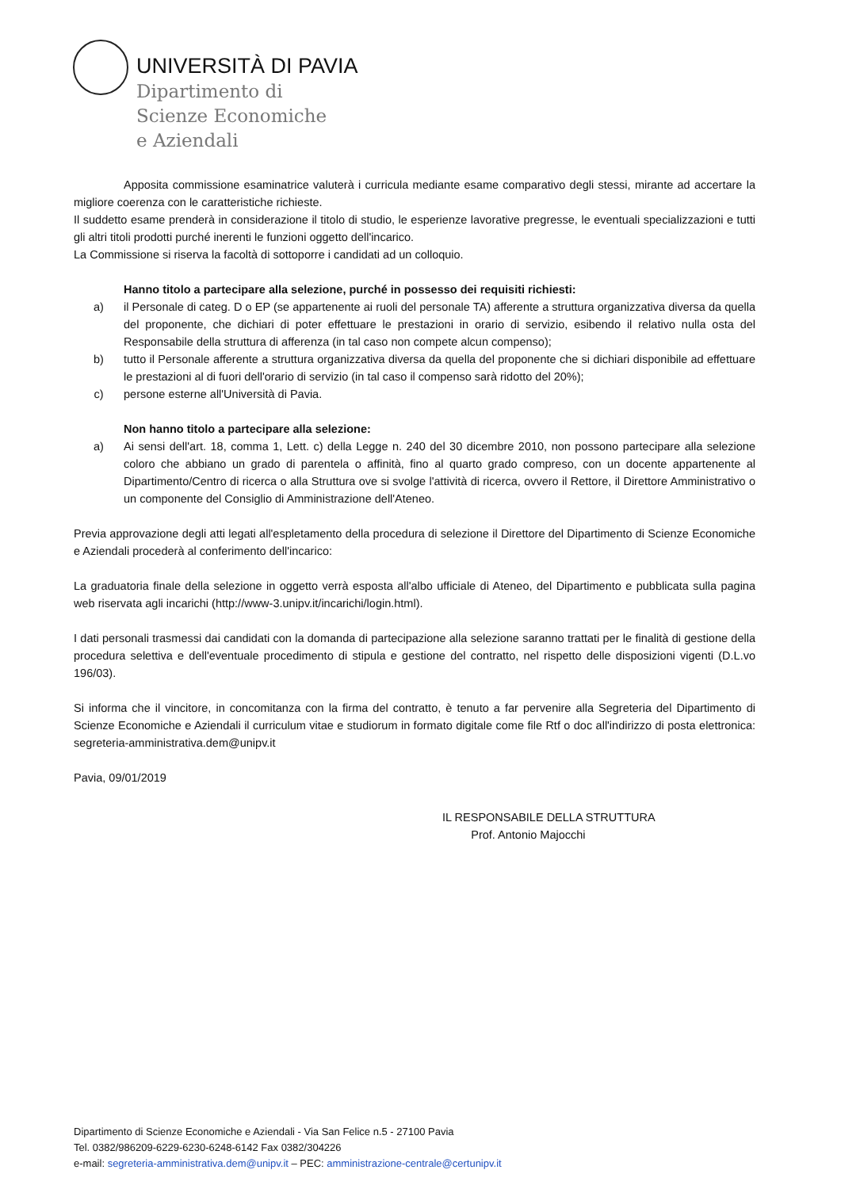UNIVERSITÀ DI PAVIA
Dipartimento di
Scienze Economiche
e Aziendali
Apposita commissione esaminatrice valuterà i curricula mediante esame comparativo degli stessi, mirante ad accertare la migliore coerenza con le caratteristiche richieste.
Il suddetto esame prenderà in considerazione il titolo di studio, le esperienze lavorative pregresse, le eventuali specializzazioni e tutti gli altri titoli prodotti purché inerenti le funzioni oggetto dell'incarico.
La Commissione si riserva la facoltà di sottoporre i candidati ad un colloquio.
Hanno titolo a partecipare alla selezione, purché in possesso dei requisiti richiesti:
a) il Personale di categ. D o EP (se appartenente ai ruoli del personale TA) afferente a struttura organizzativa diversa da quella del proponente, che dichiari di poter effettuare le prestazioni in orario di servizio, esibendo il relativo nulla osta del Responsabile della struttura di afferenza (in tal caso non compete alcun compenso);
b) tutto il Personale afferente a struttura organizzativa diversa da quella del proponente che si dichiari disponibile ad effettuare le prestazioni al di fuori dell'orario di servizio (in tal caso il compenso sarà ridotto del 20%);
c) persone esterne all'Università di Pavia.
Non hanno titolo a partecipare alla selezione:
a) Ai sensi dell'art. 18, comma 1, Lett. c) della Legge n. 240 del 30 dicembre 2010, non possono partecipare alla selezione coloro che abbiano un grado di parentela o affinità, fino al quarto grado compreso, con un docente appartenente al Dipartimento/Centro di ricerca o alla Struttura ove si svolge l'attività di ricerca, ovvero il Rettore, il Direttore Amministrativo o un componente del Consiglio di Amministrazione dell'Ateneo.
Previa approvazione degli atti legati all'espletamento della procedura di selezione il Direttore del Dipartimento di Scienze Economiche e Aziendali procederà al conferimento dell'incarico:
La graduatoria finale della selezione in oggetto verrà esposta all'albo ufficiale di Ateneo, del Dipartimento e pubblicata sulla pagina web riservata agli incarichi (http://www-3.unipv.it/incarichi/login.html).
I dati personali trasmessi dai candidati con la domanda di partecipazione alla selezione saranno trattati per le finalità di gestione della procedura selettiva e dell'eventuale procedimento di stipula e gestione del contratto, nel rispetto delle disposizioni vigenti (D.L.vo 196/03).
Si informa che il vincitore, in concomitanza con la firma del contratto, è tenuto a far pervenire alla Segreteria del Dipartimento di Scienze Economiche e Aziendali il curriculum vitae e studiorum in formato digitale come file Rtf o doc all'indirizzo di posta elettronica: segreteria-amministrativa.dem@unipv.it
Pavia, 09/01/2019
IL RESPONSABILE DELLA STRUTTURA
Prof. Antonio Majocchi
Dipartimento di Scienze Economiche e Aziendali - Via San Felice n.5 - 27100 Pavia
Tel. 0382/986209-6229-6230-6248-6142 Fax 0382/304226
e-mail: segreteria-amministrativa.dem@unipv.it – PEC: amministrazione-centrale@certunipv.it